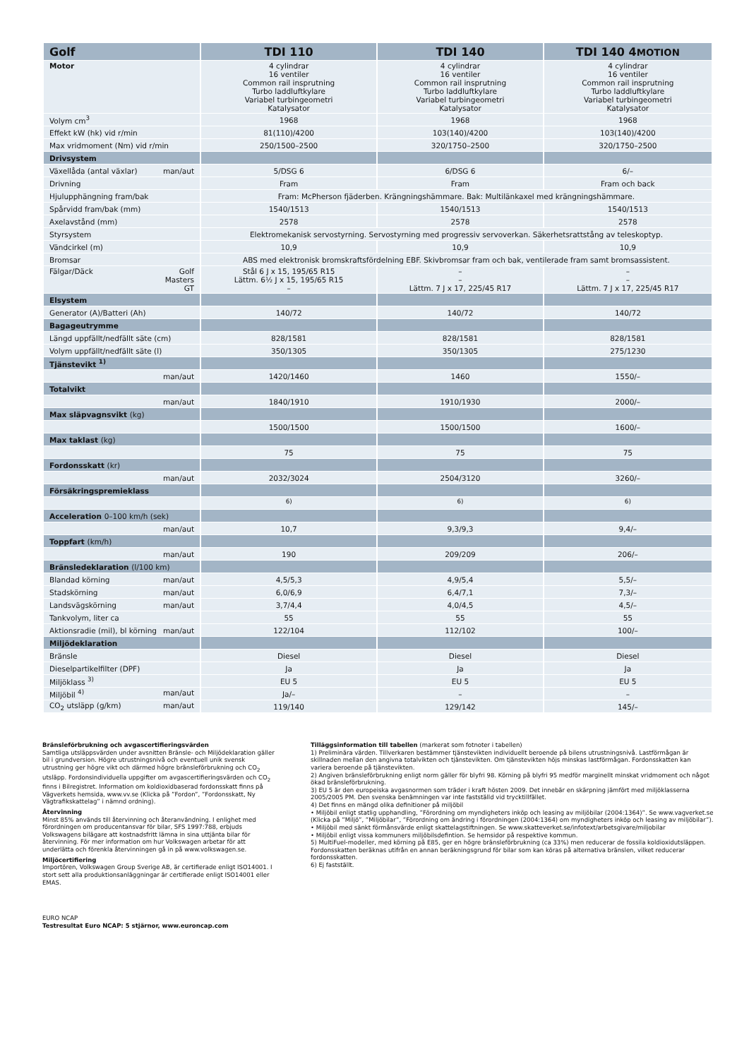| Golf | TDI 110 | TDI 140 | TDI 140 4 MOTION |
| --- | --- | --- | --- |
| Motor | 4 cylindrar 16 ventiler Common rail insprutning Turbo laddluftkylare Variabel turbingeometri Katalysator | 4 cylindrar 16 ventiler Common rail insprutning Turbo laddluftkylare Variabel turbingeometri Katalysator | 4 cylindrar 16 ventiler Common rail insprutning Turbo laddluftkylare Variabel turbingeometri Katalysator |
| Volym cm<sup>3</sup> | 1968 | 1968 | 1968 |
| Effekt kW (hk) vid r/min | 81(110)/4200 | 103(140)/4200 | 103(140)/4200 |
| Max vridmoment (Nm) vid r/min | 250/1500–2500 | 320/1750–2500 | 320/1750–2500 |
| Drivsystem | | | |
| Växellåda (antal växlar) man/aut | 5/DSG 6 | 6/DSG 6 | 6/– |
| Drivning | Fram | Fram | Fram och back |
| Hjulupphängning fram/bak | Fram: McPherson fjäderben. Krängningshämmare. Bak: Multilänkaxel med krängningshämmare. | | |
| Spårvidd fram/bak (mm) | 1540/1513 | 1540/1513 | 1540/1513 |
| Axelavstånd (mm) | 2578 | 2578 | 2578 |
| Styrsystem | Elektromekanisk servostyrning. Servostyrning med progressiv servoverkan. Säkerhetsrattstång av teleskoptyp. | | |
| Vändcirkel (m) | 10,9 | 10,9 | 10,9 |
| Bromsar | ABS med elektronisk bromskraftsfördelning EBF. Skivbromsar fram och bak, ventilerade fram samt bromsassistent. | | |
| Fälgar/Däck Golf Masters GT | Stål 6 J x 15, 195/65 R15 Lättm. 6½ J x 15, 195/65 R15 – | – – Lättm. 7 J x 17, 225/45 R17 | – – Lättm. 7 J x 17, 225/45 R17 |
| Elsystem | | | |
| Generator (A)/Batteri (Ah) | 140/72 | 140/72 | 140/72 |
| Bagageutrymme | | | |
| Längd uppfällt/nedfällt säte (cm) | 828/1581 | 828/1581 | 828/1581 |
| Volym uppfällt/nedfällt säte (l) | 350/1305 | 350/1305 | 275/1230 |
| Tjänstevikt <sup>1)</sup> | | | |
| man/aut | 1420/1460 | 1460 | 1550/– |
| Totalvikt | | | |
| man/aut | 1840/1910 | 1910/1930 | 2000/– |
| Max släpvagnsvikt (kg) | | | |
| | 1500/1500 | 1500/1500 | 1600/– |
| Max taklast (kg) | | | |
| | 75 | 75 | 75 |
| Fordonsskatt (kr) | | | |
| man/aut | 2032/3024 | 2504/3120 | 3260/– |
| Försäkringspremieklass | | | |
| | <sup>6)</sup> | <sup>6)</sup> | <sup>6)</sup> |
| Acceleration 0–100 km/h (sek) | | | |
| man/aut | 10,7 | 9,3/9,3 | 9,4/– |
| Toppfart (km/h) | | | |
| man/aut | 190 | 209/209 | 206/– |
| Bränsledeklaration (l/100 km) | | | |
| Blandad körning man/aut | 4,5/5,3 | 4,9/5,4 | 5,5/– |
| Stadskörning man/aut | 6,0/6,9 | 6,4/7,1 | 7,3/– |
| Landsvägskörning man/aut | 3,7/4,4 | 4,0/4,5 | 4,5/– |
| Tankvolym, liter ca | 55 | 55 | 55 |
| Aktionsradie (mil), bl körning man/aut | 122/104 | 112/102 | 100/– |
| Miljödeklaration | | | |
| Bränsle | Diesel | Diesel | Diesel |
| Dieselpartikelfilter (DPF) | Ja | Ja | Ja |
| Miljöklass <sup>3)</sup> | EU 5 | EU 5 | EU 5 |
| Miljöbil <sup>4)</sup> man/aut | Ja/– | – | – |
| CO<sub>2</sub> utsläpp (g/km) man/aut | 119/140 | 129/142 | 145/– |
Bränsleförbrukning och avgascertifieringsvärden
Samtliga utsläppsvärden under avsnitten Bränsle- och Miljödeklaration gäller bil i grundversion. Högre utrustningsnivå och eventuell unik svensk utrustning ger högre vikt och därmed högre bränsleförbrukning och CO<sub>2</sub> utsläpp. Fordonsindividuella uppgifter om avgascertifierings­värden och CO<sub>2</sub> finns i Bilregistret. Information om koldioxidbaserad fordonsskatt finns på Vägverkets hemsida, www.vv.se (Klicka på ”Fordon”, ”Fordonsskatt, Ny Vägtrafikskattelag” i nämnd ordning).
Återvinning
Minst 85% används till återvinning och återanvändning. I enlighet med förordningen om producentansvar för bilar, SFS 1997:788, erbjuds Volkswagens bilägare att kostnadsfritt lämna in sina uttjänta bilar för återvinning. För mer information om hur Volkswagen arbetar för att underlätta och förenkla återvinningen gå in på www.volkswagen.se.
Miljöcertifiering
Importören, Volkswagen Group Sverige AB, är certifierade enligt ISO14001. I stort sett alla produktionsanläggningar är certifierade enligt ISO14001 eller EMAS.
EURO NCAP
Testresultat Euro NCAP: 5 stjärnor, www.euroncap.com
Tilläggsinformation till tabellen (markerat som fotnoter i tabellen)
1) Preliminära värden. Tillverkaren bestämmer tjänstevikten individuellt beroende på bilens utrustningsnivå. Lastförmågan är skillnaden mellan den angivna totalvikten och tjänstevikten. Om tjänstevikten höjs minskas lastförmågan. Fordonsskatten kan variera beroende på tjänstevikten.
2) Angiven bränsleförbrukning enligt norm gäller för blyfri 98. Körning på blyfri 95 medför marginellt minskat vridmoment och något ökad bränsleförbrukning.
3) EU 5 är den europeiska avgasnormen som träder i kraft hösten 2009. Det innebär en skärpning jämfört med miljöklasserna 2005/2005 PM. Den svenska benämningen var inte fastställd vid trycktillfället.
4) Det finns en mängd olika definitioner på miljöbil
• Miljöbil enligt statlig upphandling, ”Förordning om myndigheters inköp och leasing av miljöbilar (2004:1364)”. Se www.vagverket.se (Klicka på ”Miljö”, ”Miljöbilar”, ”Förordning om ändring i förordningen (2004:1364) om myndigheters inköp och leasing av miljöbilar”).
• Miljöbil med sänkt förmånsvärde enligt skattelagstiftningen. Se www.skatteverket.se/infotext/arbetsgivare/miljobilar
• Miljöbil enligt vissa kommuners miljöbilsdefintion. Se hemsidor på respektive kommun.
5) MultiFuel-modeller, med körning på E85, ger en högre bränsleförbrukning (ca 33%) men reducerar de fossila koldioxidutsläppen. Fordonsskatten beräknas utifrån en annan beräkningsgrund för bilar som kan köras på alternativa bränslen, vilket reducerar fordonsskatten.
6) Ej fastställt.